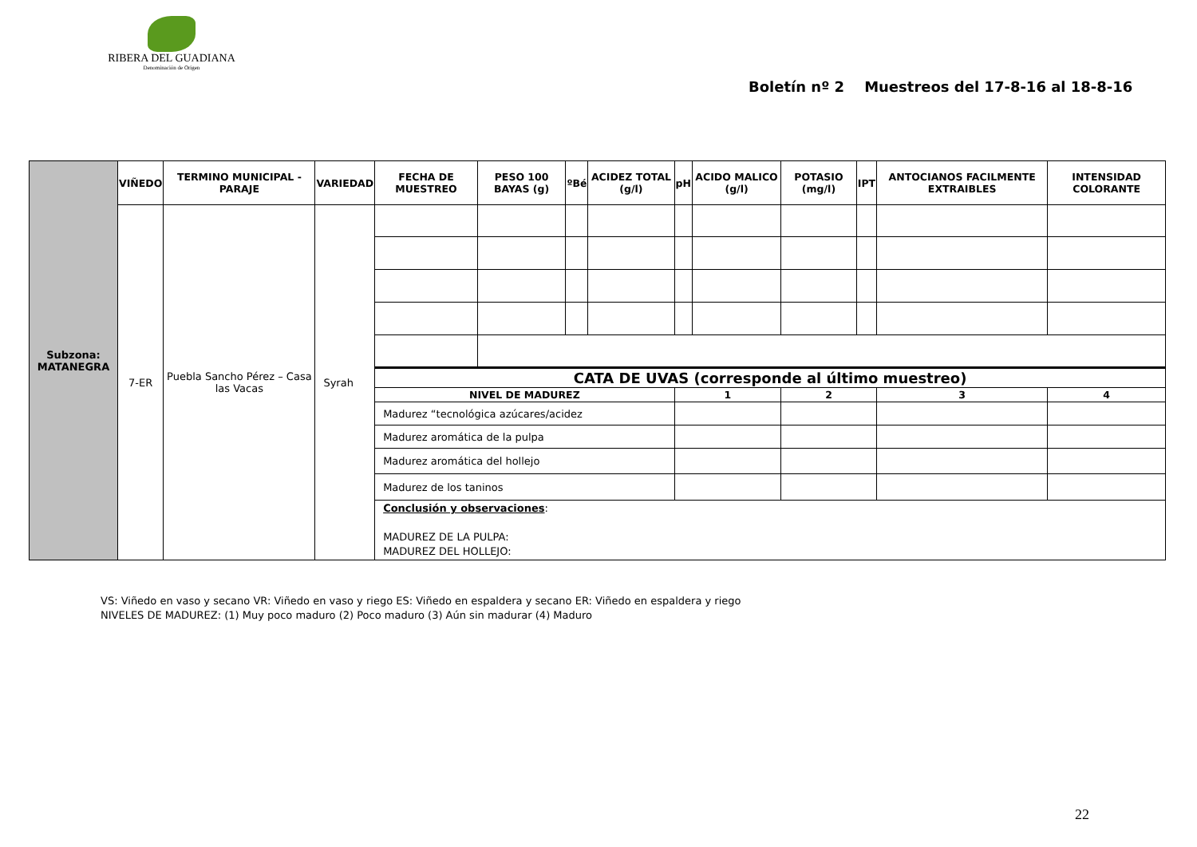RIBERA DEL GUADIANA
Denominación de Origen
Boletín nº 2 Muestreos del 17-8-16 al 18-8-16
| Subzona: MATANEGRA | VIÑEDO | TERMINO MUNICIPAL - PARAJE | VARIEDAD | FECHA DE MUESTREO | PESO 100 BAYAS (g) | ºBé | ACIDEZ TOTAL (g/l) | pH | ACIDO MALICO (g/l) | POTASIO (mg/l) | IPT | ANTOCIANOS FACILMENTE EXTRAIBLES | INTENSIDAD COLORANTE |
| | 7-ER | Puebla Sancho Pérez – Casa las Vacas | Syrah | | | | | | | | | | |
| | | | | CATA DE UVAS (corresponde al último muestreo) | | | | | | | | | |
| | | | | NIVEL DE MADUREZ | | | | 1 | | 2 | | 3 | 4 |
| | | | | Madurez “tecnológica azúcares/acidez | | | | | | | | | |
| | | | | Madurez aromática de la pulpa | | | | | | | | | |
| | | | | Madurez aromática del hollejo | | | | | | | | | |
| | | | | Madurez de los taninos | | | | | | | | | |
| | | | | Conclusión y observaciones : MADUREZ DE LA PULPA: MADUREZ DEL HOLLEJO: | | | | | | | | | |
VS: Viñedo en vaso y secano VR: Viñedo en vaso y riego ES: Viñedo en espaldera y secano ER: Viñedo en espaldera y riego
NIVELES DE MADUREZ: (1) Muy poco maduro (2) Poco maduro (3) Aún sin madurar (4) Maduro
22